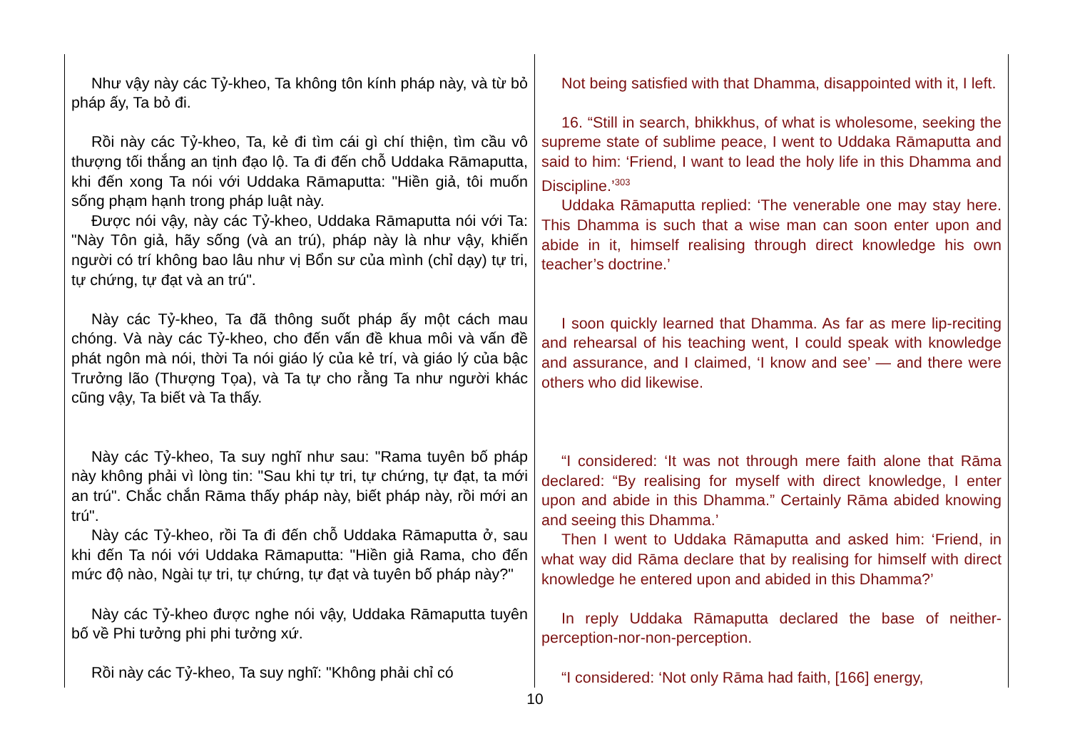| Như vậy này các Tỷ-kheo, Ta không tôn kính pháp này, và từ bỏ pháp ấy, Ta bỏ đi. Rồi này các Tỷ-kheo, Ta, kẻ đi tìm cái gì chí thiện, tìm cầu vô thượng tối thắng an tịnh đạo lộ. Ta đi đến chỗ Uddaka Rāmaputta, khi đến xong Ta nói với Uddaka Rāmaputta: "Hiền giả, tôi muốn sống phạm hạnh trong pháp luật này. Được nói vậy, này các Tỷ-kheo, Uddaka Rāmaputta nói với Ta: "Này Tôn giả, hãy sống (và an trú), pháp này là như vậy, khiến người có trí không bao lâu như vị Bổn sư của mình (chỉ dạy) tự tri, tự chứng, tự đạt và an trú". Này các Tỷ-kheo, Ta đã thông suốt pháp ấy một cách mau chóng. Và này các Tỷ-kheo, cho đến vấn đề khua môi và vấn đề phát ngôn mà nói, thời Ta nói giáo lý của kẻ trí, và giáo lý của bậc Trưởng lão (Thượng Tọa), và Ta tự cho rằng Ta như người khác cũng vậy, Ta biết và Ta thấy. Này các Tỷ-kheo, Ta suy nghĩ như sau: "Rama tuyên bố pháp này không phải vì lòng tin: "Sau khi tự tri, tự chứng, tự đạt, ta mới an trú". Chắc chắn Rāma thấy pháp này, biết pháp này, rồi mới an trú". Này các Tỷ-kheo, rồi Ta đi đến chỗ Uddaka Rāmaputta ở, sau khi đến Ta nói với Uddaka Rāmaputta: "Hiền giả Rama, cho đến mức độ nào, Ngài tự tri, tự chứng, tự đạt và tuyên bố pháp này?" Này các Tỷ-kheo được nghe nói vậy, Uddaka Rāmaputta tuyên bố về Phi tưởng phi phi tưởng xứ. Rồi này các Tỷ-kheo, Ta suy nghĩ: "Không phải chỉ có | Not being satisfied with that Dhamma, disappointed with it, I left. 16. “Still in search, bhikkhus, of what is wholesome, seeking the supreme state of sublime peace, I went to Uddaka Rāmaputta and said to him: ‘Friend, I want to lead the holy life in this Dhamma and Discipline.’<sup>303</sup> Uddaka Rāmaputta replied: ‘The venerable one may stay here. This Dhamma is such that a wise man can soon enter upon and abide in it, himself realising through direct knowledge his own teacher’s doctrine.’ I soon quickly learned that Dhamma. As far as mere lip-reciting and rehearsal of his teaching went, I could speak with knowledge and assurance, and I claimed, ‘I know and see’ — and there were others who did likewise. “I considered: ‘It was not through mere faith alone that Rāma declared: “By realising for myself with direct knowledge, I enter upon and abide in this Dhamma.” Certainly Rāma abided knowing and seeing this Dhamma.’ Then I went to Uddaka Rāmaputta and asked him: ‘Friend, in what way did Rāma declare that by realising for himself with direct knowledge he entered upon and abided in this Dhamma?’ In reply Uddaka Rāmaputta declared the base of neither-perception-nor-non-perception. “I considered: ‘Not only Rāma had faith, [166] energy, |
10